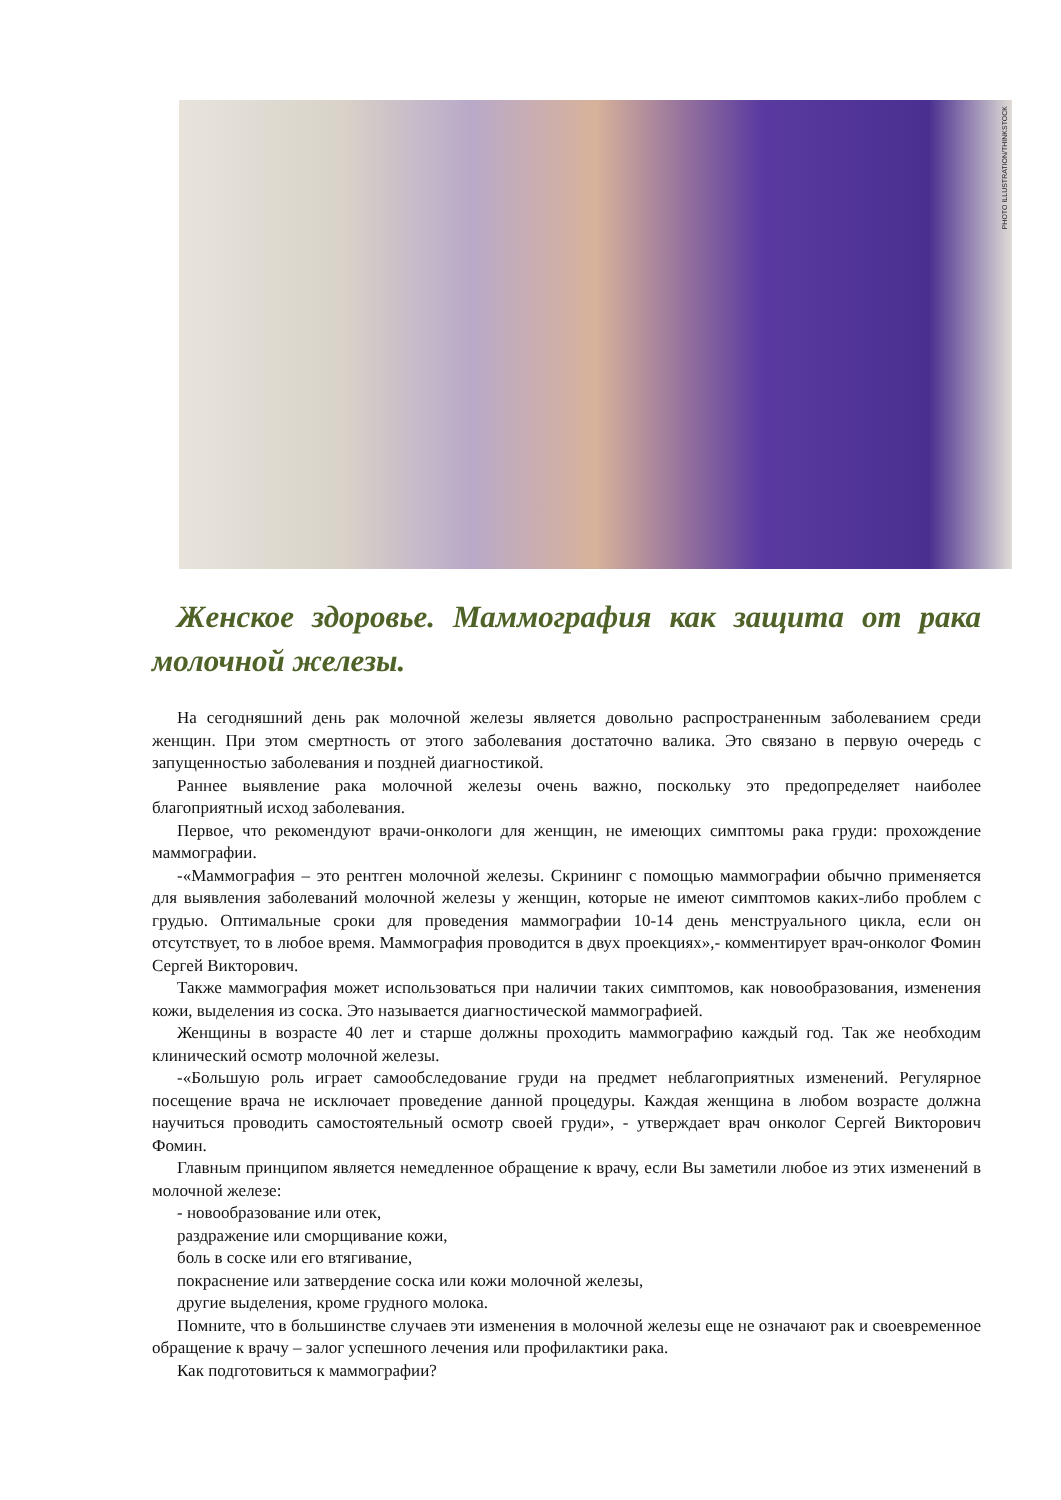PHOTO ILLUSTRATION/THINKSTOCK
Женское здоровье. Маммография как защита от рака молочной железы.
На сегодняшний день рак молочной железы является довольно распространенным заболеванием среди женщин. При этом смертность от этого заболевания достаточно валика. Это связано в первую очередь с запущенностью заболевания и поздней диагностикой.
Раннее выявление рака молочной железы очень важно, поскольку это предопределяет наиболее благоприятный исход заболевания.
Первое, что рекомендуют врачи-онкологи для женщин, не имеющих симптомы рака груди: прохождение маммографии.
-«Маммография – это рентген молочной железы. Скрининг с помощью маммографии обычно применяется для выявления заболеваний молочной железы у женщин, которые не имеют симптомов каких-либо проблем с грудью. Оптимальные сроки для проведения маммографии 10-14 день менструального цикла, если он отсутствует, то в любое время. Маммография проводится в двух проекциях»,- комментирует врач-онколог Фомин Сергей Викторович.
Также маммография может использоваться при наличии таких симптомов, как новообразования, изменения кожи, выделения из соска. Это называется диагностической маммографией.
Женщины в возрасте 40 лет и старше должны проходить маммографию каждый год. Так же необходим клинический осмотр молочной железы.
-«Большую роль играет самообследование груди на предмет неблагоприятных изменений. Регулярное посещение врача не исключает проведение данной процедуры. Каждая женщина в любом возрасте должна научиться проводить самостоятельный осмотр своей груди», - утверждает врач онколог Сергей Викторович Фомин.
Главным принципом является немедленное обращение к врачу, если Вы заметили любое из этих изменений в молочной железе:
- новообразование или отек,
раздражение или сморщивание кожи,
боль в соске или его втягивание,
покраснение или затвердение соска или кожи молочной железы,
другие выделения, кроме грудного молока.
Помните, что в большинстве случаев эти изменения в молочной железы еще не означают рак и своевременное обращение к врачу – залог успешного лечения или профилактики рака.
Как подготовиться к маммографии?